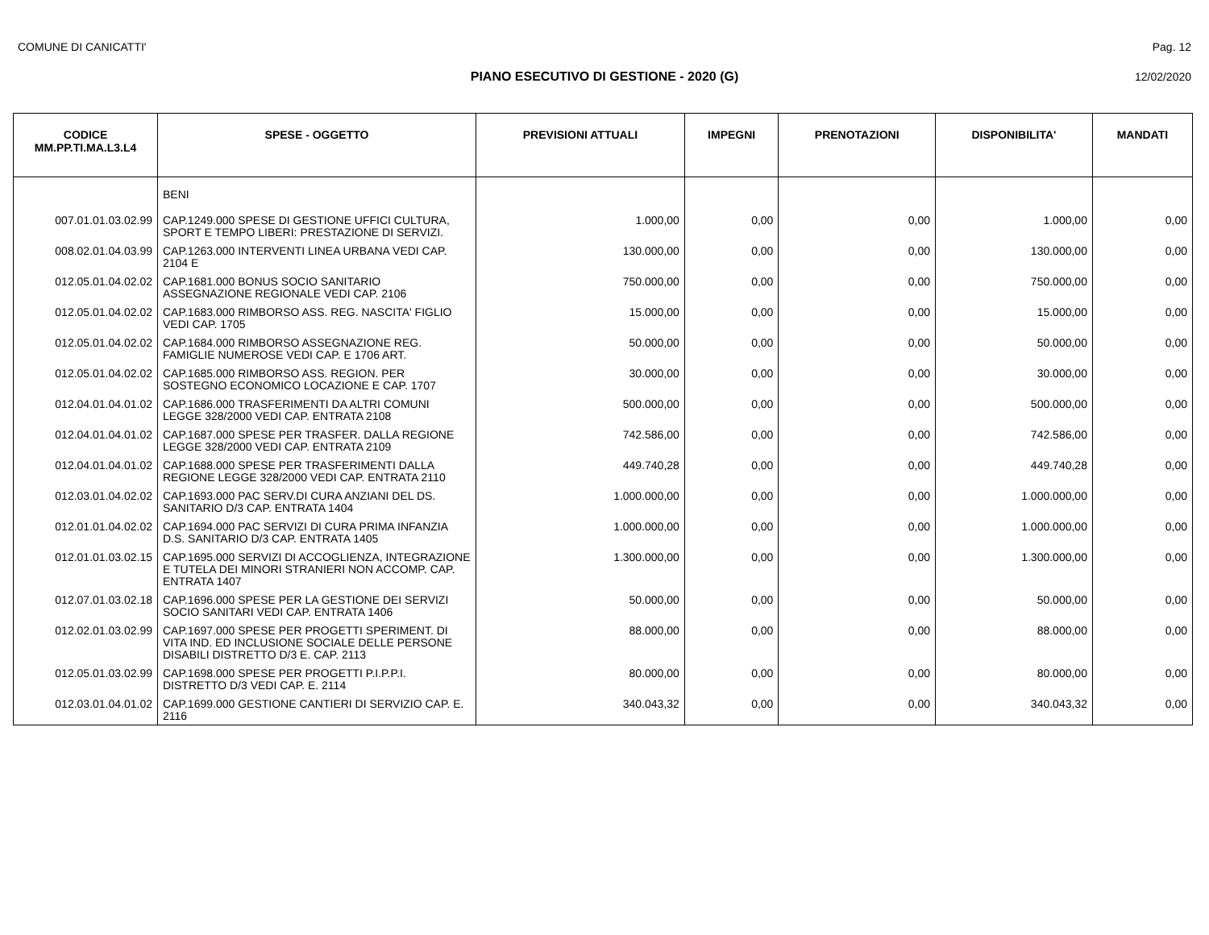COMUNE DI CANICATTI' Pag. 12
PIANO ESECUTIVO DI GESTIONE - 2020 (G) 12/02/2020
| CODICE MM.PP.TI.MA.L3.L4 | SPESE - OGGETTO | PREVISIONI ATTUALI | IMPEGNI | PRENOTAZIONI | DISPONIBILITA' | MANDATI |
| --- | --- | --- | --- | --- | --- | --- |
| | BENI | | | | | |
| 007.01.01.03.02.99 | CAP.1249.000 SPESE DI GESTIONE UFFICI CULTURA, SPORT E TEMPO LIBERI: PRESTAZIONE DI SERVIZI. | 1.000,00 | 0,00 | 0,00 | 1.000,00 | 0,00 |
| 008.02.01.04.03.99 | CAP.1263.000 INTERVENTI LINEA URBANA VEDI CAP. 2104 E | 130.000,00 | 0,00 | 0,00 | 130.000,00 | 0,00 |
| 012.05.01.04.02.02 | CAP.1681.000 BONUS SOCIO SANITARIO ASSEGNAZIONE REGIONALE VEDI CAP. 2106 | 750.000,00 | 0,00 | 0,00 | 750.000,00 | 0,00 |
| 012.05.01.04.02.02 | CAP.1683.000 RIMBORSO ASS. REG. NASCITA' FIGLIO VEDI CAP. 1705 | 15.000,00 | 0,00 | 0,00 | 15.000,00 | 0,00 |
| 012.05.01.04.02.02 | CAP.1684.000 RIMBORSO ASSEGNAZIONE REG. FAMIGLIE NUMEROSE VEDI CAP. E 1706 ART. | 50.000,00 | 0,00 | 0,00 | 50.000,00 | 0,00 |
| 012.05.01.04.02.02 | CAP.1685.000 RIMBORSO ASS. REGION. PER SOSTEGNO ECONOMICO LOCAZIONE E CAP. 1707 | 30.000,00 | 0,00 | 0,00 | 30.000,00 | 0,00 |
| 012.04.01.04.01.02 | CAP.1686.000 TRASFERIMENTI DA ALTRI COMUNI LEGGE 328/2000 VEDI CAP. ENTRATA 2108 | 500.000,00 | 0,00 | 0,00 | 500.000,00 | 0,00 |
| 012.04.01.04.01.02 | CAP.1687.000 SPESE PER TRASFER. DALLA REGIONE LEGGE 328/2000 VEDI CAP. ENTRATA 2109 | 742.586,00 | 0,00 | 0,00 | 742.586,00 | 0,00 |
| 012.04.01.04.01.02 | CAP.1688.000 SPESE PER TRASFERIMENTI DALLA REGIONE LEGGE 328/2000 VEDI CAP. ENTRATA 2110 | 449.740,28 | 0,00 | 0,00 | 449.740,28 | 0,00 |
| 012.03.01.04.02.02 | CAP.1693.000 PAC SERV.DI CURA ANZIANI DEL DS. SANITARIO D/3 CAP. ENTRATA 1404 | 1.000.000,00 | 0,00 | 0,00 | 1.000.000,00 | 0,00 |
| 012.01.01.04.02.02 | CAP.1694.000 PAC SERVIZI DI CURA PRIMA INFANZIA D.S. SANITARIO D/3 CAP. ENTRATA 1405 | 1.000.000,00 | 0,00 | 0,00 | 1.000.000,00 | 0,00 |
| 012.01.01.03.02.15 | CAP.1695.000 SERVIZI DI ACCOGLIENZA, INTEGRAZIONE E TUTELA DEI MINORI STRANIERI NON ACCOMP. CAP. ENTRATA 1407 | 1.300.000,00 | 0,00 | 0,00 | 1.300.000,00 | 0,00 |
| 012.07.01.03.02.18 | CAP.1696.000 SPESE PER LA GESTIONE DEI SERVIZI SOCIO SANITARI VEDI CAP. ENTRATA 1406 | 50.000,00 | 0,00 | 0,00 | 50.000,00 | 0,00 |
| 012.02.01.03.02.99 | CAP.1697.000 SPESE PER PROGETTI SPERIMENT. DI VITA IND. ED INCLUSIONE SOCIALE DELLE PERSONE DISABILI DISTRETTO D/3 E. CAP. 2113 | 88.000,00 | 0,00 | 0,00 | 88.000,00 | 0,00 |
| 012.05.01.03.02.99 | CAP.1698.000 SPESE PER PROGETTI P.I.P.P.I. DISTRETTO D/3 VEDI CAP. E. 2114 | 80.000,00 | 0,00 | 0,00 | 80.000,00 | 0,00 |
| 012.03.01.04.01.02 | CAP.1699.000 GESTIONE CANTIERI DI SERVIZIO CAP. E. 2116 | 340.043,32 | 0,00 | 0,00 | 340.043,32 | 0,00 |